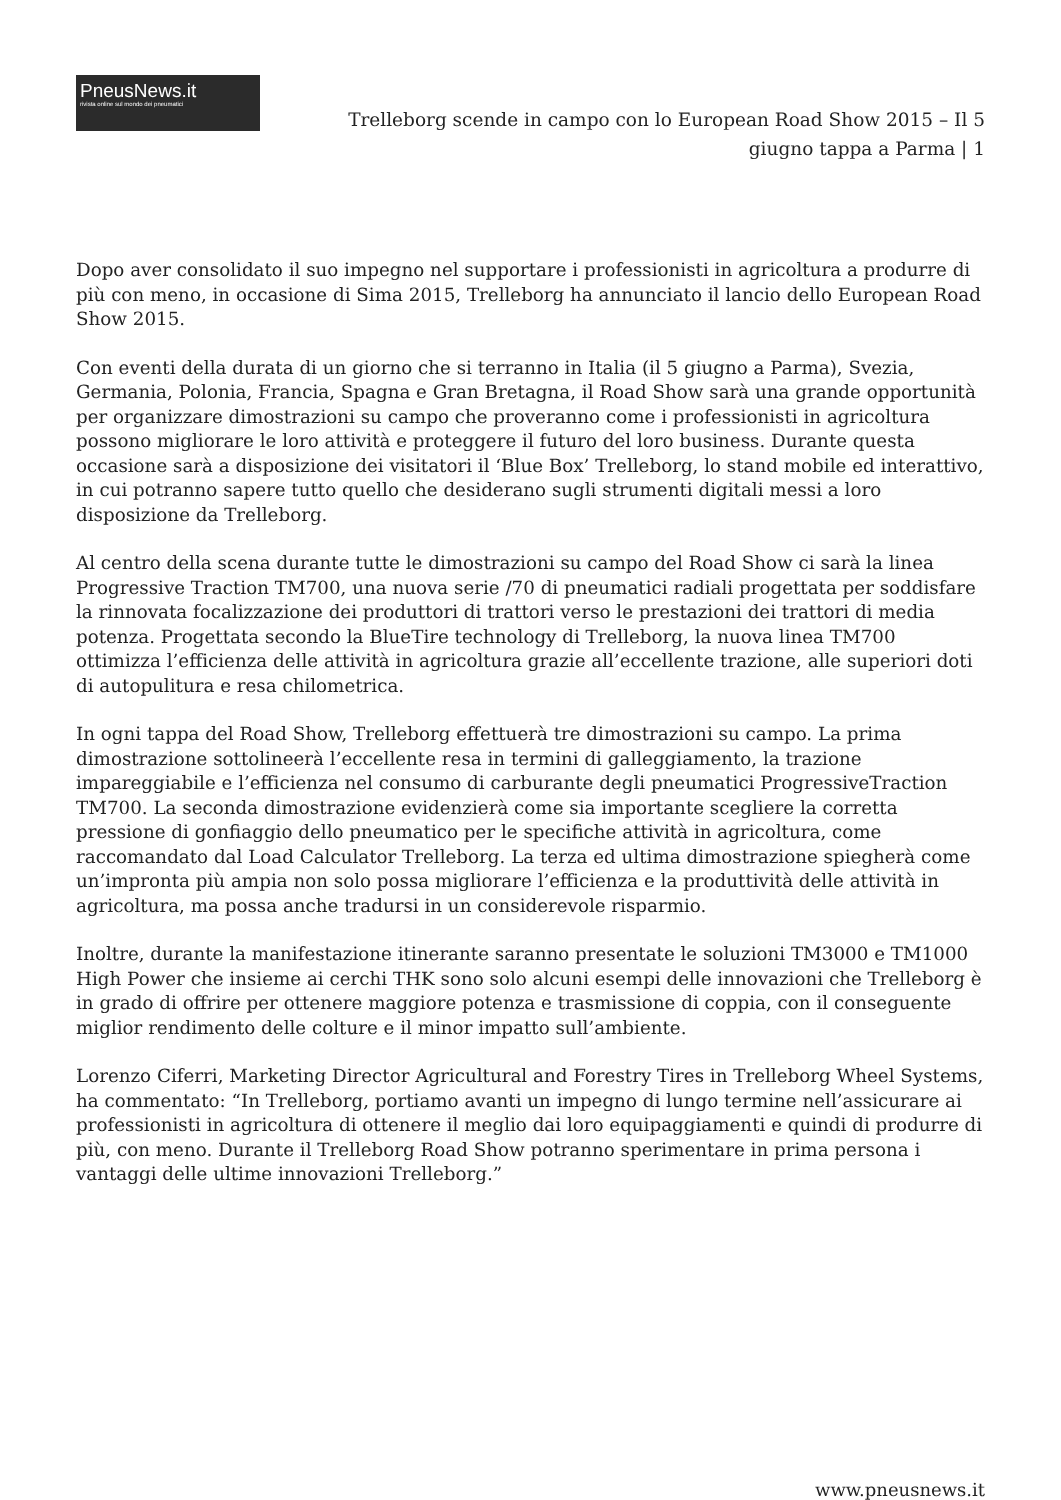PneusNews.it
rivista online sul mondo dei pneumatici
Trelleborg scende in campo con lo European Road Show 2015 – Il 5 giugno tappa a Parma | 1
Dopo aver consolidato il suo impegno nel supportare i professionisti in agricoltura a produrre di più con meno, in occasione di Sima 2015, Trelleborg ha annunciato il lancio dello European Road Show 2015.
Con eventi della durata di un giorno che si terranno in Italia (il 5 giugno a Parma), Svezia, Germania, Polonia, Francia, Spagna e Gran Bretagna, il Road Show sarà una grande opportunità per organizzare dimostrazioni su campo che proveranno come i professionisti in agricoltura possono migliorare le loro attività e proteggere il futuro del loro business. Durante questa occasione sarà a disposizione dei visitatori il ‘Blue Box’ Trelleborg, lo stand mobile ed interattivo, in cui potranno sapere tutto quello che desiderano sugli strumenti digitali messi a loro disposizione da Trelleborg.
Al centro della scena durante tutte le dimostrazioni su campo del Road Show ci sarà la linea Progressive Traction TM700, una nuova serie /70 di pneumatici radiali progettata per soddisfare la rinnovata focalizzazione dei produttori di trattori verso le prestazioni dei trattori di media potenza. Progettata secondo la BlueTire technology di Trelleborg, la nuova linea TM700 ottimizza l’efficienza delle attività in agricoltura grazie all’eccellente trazione, alle superiori doti di autopulitura e resa chilometrica.
In ogni tappa del Road Show, Trelleborg effettuerà tre dimostrazioni su campo. La prima dimostrazione sottolineerà l’eccellente resa in termini di galleggiamento, la trazione impareggiabile e l’efficienza nel consumo di carburante degli pneumatici ProgressiveTraction TM700. La seconda dimostrazione evidenzierà come sia importante scegliere la corretta pressione di gonfiaggio dello pneumatico per le specifiche attività in agricoltura, come raccomandato dal Load Calculator Trelleborg. La terza ed ultima dimostrazione spiegherà come un’impronta più ampia non solo possa migliorare l’efficienza e la produttività delle attività in agricoltura, ma possa anche tradursi in un considerevole risparmio.
Inoltre, durante la manifestazione itinerante saranno presentate le soluzioni TM3000 e TM1000 High Power che insieme ai cerchi THK sono solo alcuni esempi delle innovazioni che Trelleborg è in grado di offrire per ottenere maggiore potenza e trasmissione di coppia, con il conseguente miglior rendimento delle colture e il minor impatto sull’ambiente.
Lorenzo Ciferri, Marketing Director Agricultural and Forestry Tires in Trelleborg Wheel Systems, ha commentato: “In Trelleborg, portiamo avanti un impegno di lungo termine nell’assicurare ai professionisti in agricoltura di ottenere il meglio dai loro equipaggiamenti e quindi di produrre di più, con meno. Durante il Trelleborg Road Show potranno sperimentare in prima persona i vantaggi delle ultime innovazioni Trelleborg.”
www.pneusnews.it